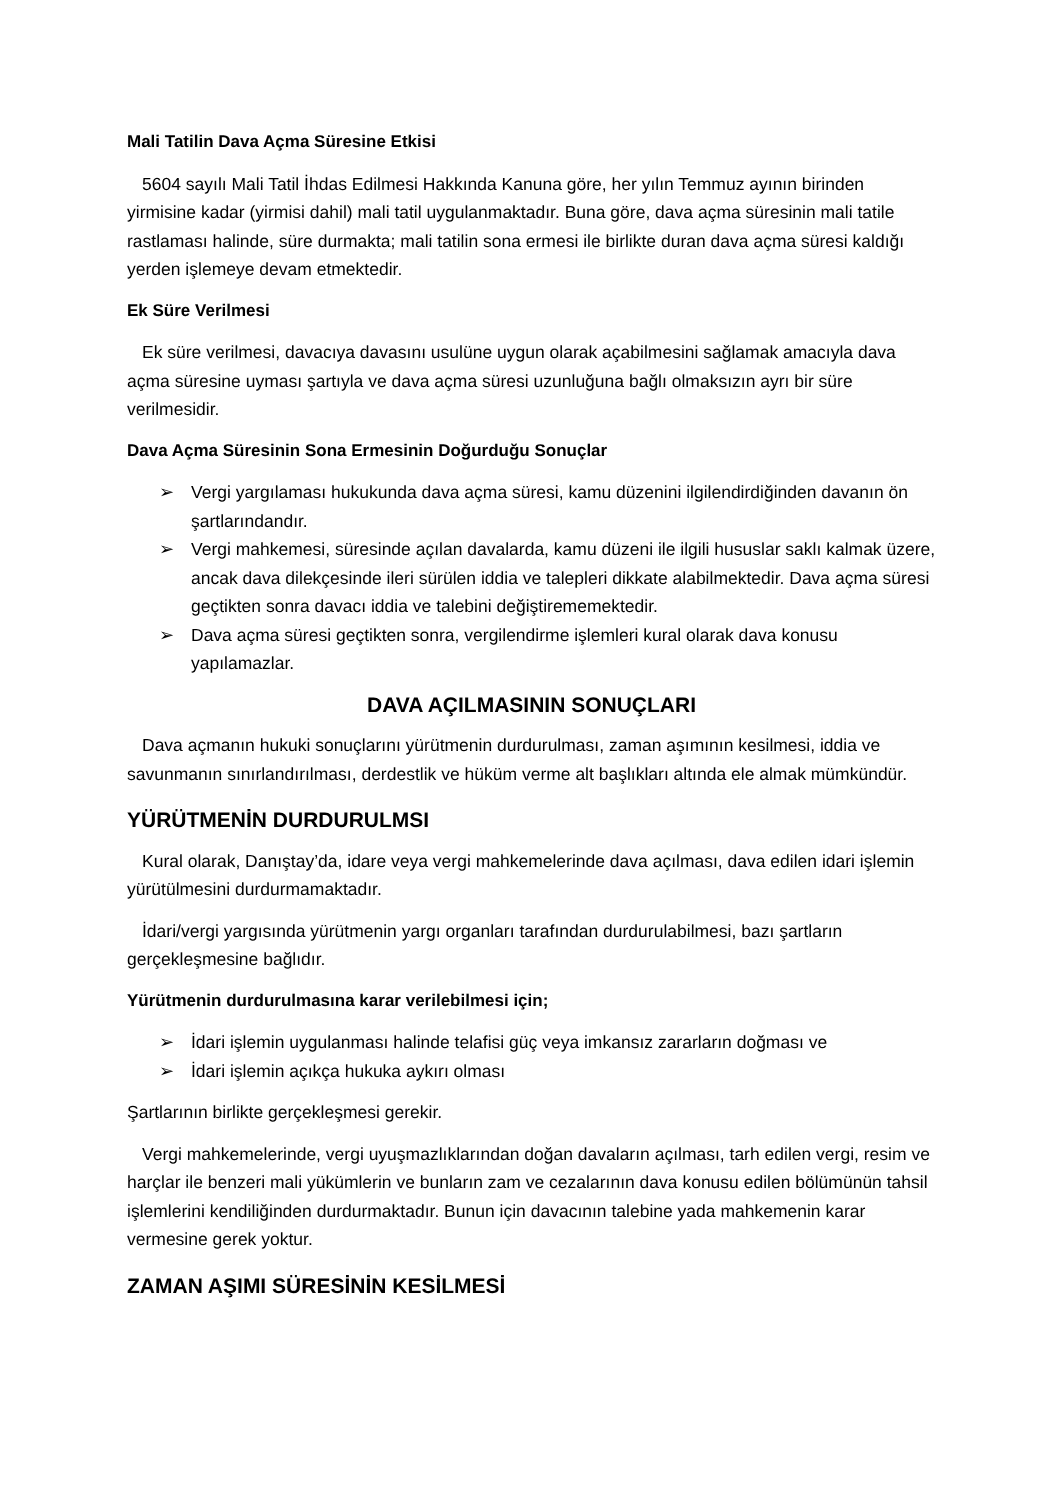Mali Tatilin Dava Açma Süresine Etkisi
5604 sayılı Mali Tatil İhdas Edilmesi Hakkında Kanuna göre, her yılın Temmuz ayının birinden yirmisine kadar (yirmisi dahil) mali tatil uygulanmaktadır. Buna göre, dava açma süresinin mali tatile rastlaması halinde, süre durmakta; mali tatilin sona ermesi ile birlikte duran dava açma süresi kaldığı yerden işlemeye devam etmektedir.
Ek Süre Verilmesi
Ek süre verilmesi, davacıya davasını usulüne uygun olarak açabilmesini sağlamak amacıyla dava açma süresine uyması şartıyla ve dava açma süresi uzunluğuna bağlı olmaksızın ayrı bir süre verilmesidir.
Dava Açma Süresinin Sona Ermesinin Doğurduğu Sonuçlar
➢ Vergi yargılaması hukukunda dava açma süresi, kamu düzenini ilgilendirdiğinden davanın ön şartlarındandır.
➢ Vergi mahkemesi, süresinde açılan davalarda, kamu düzeni ile ilgili hususlar saklı kalmak üzere, ancak dava dilekçesinde ileri sürülen iddia ve talepleri dikkate alabilmektedir. Dava açma süresi geçtikten sonra davacı iddia ve talebini değiştirememektedir.
➢ Dava açma süresi geçtikten sonra, vergilendirme işlemleri kural olarak dava konusu yapılamazlar.
DAVA AÇILMASININ SONUÇLARI
Dava açmanın hukuki sonuçlarını yürütmenin durdurulması, zaman aşımının kesilmesi, iddia ve savunmanın sınırlandırılması, derdestlik ve hüküm verme alt başlıkları altında ele almak mümkündür.
YÜRÜTMENİN DURDURULMSI
Kural olarak, Danıştay’da, idare veya vergi mahkemelerinde dava açılması, dava edilen idari işlemin yürütülmesini durdurmamaktadır.
İdari/vergi yargısında yürütmenin yargı organları tarafından durdurulabilmesi, bazı şartların gerçekleşmesine bağlıdır.
Yürütmenin durdurulmasına karar verilebilmesi için;
➢ İdari işlemin uygulanması halinde telafisi güç veya imkansız zararların doğması ve
➢ İdari işlemin açıkça hukuka aykırı olması
Şartlarının birlikte gerçekleşmesi gerekir.
Vergi mahkemelerinde, vergi uyuşmazlıklarından doğan davaların açılması, tarh edilen vergi, resim ve harçlar ile benzeri mali yükümlerin ve bunların zam ve cezalarının dava konusu edilen bölümünün tahsil işlemlerini kendiliğinden durdurmaktadır. Bunun için davacının talebine yada mahkemenin karar vermesine gerek yoktur.
ZAMAN AŞIMI SÜRESİNİN KESİLMESİ